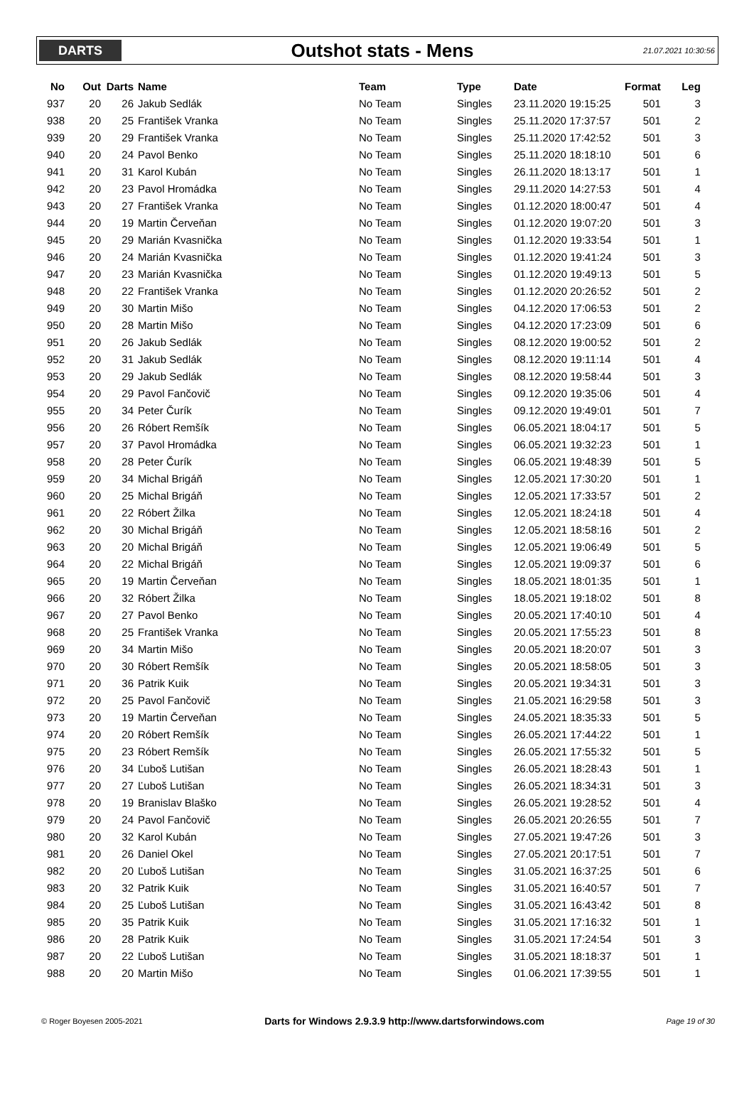DARTS
Outshot stats - Mens
21.07.2021 10:30:56
| No | Out | Darts | Name | Team | Type | Date | Format | Leg |
| --- | --- | --- | --- | --- | --- | --- | --- | --- |
| 937 | 20 | 26 | Jakub Sedlák | No Team | Singles | 23.11.2020 19:15:25 | 501 | 3 |
| 938 | 20 | 25 | František Vranka | No Team | Singles | 25.11.2020 17:37:57 | 501 | 2 |
| 939 | 20 | 29 | František Vranka | No Team | Singles | 25.11.2020 17:42:52 | 501 | 3 |
| 940 | 20 | 24 | Pavol Benko | No Team | Singles | 25.11.2020 18:18:10 | 501 | 6 |
| 941 | 20 | 31 | Karol Kubán | No Team | Singles | 26.11.2020 18:13:17 | 501 | 1 |
| 942 | 20 | 23 | Pavol Hromádka | No Team | Singles | 29.11.2020 14:27:53 | 501 | 4 |
| 943 | 20 | 27 | František Vranka | No Team | Singles | 01.12.2020 18:00:47 | 501 | 4 |
| 944 | 20 | 19 | Martin Červeňan | No Team | Singles | 01.12.2020 19:07:20 | 501 | 3 |
| 945 | 20 | 29 | Marián Kvasnička | No Team | Singles | 01.12.2020 19:33:54 | 501 | 1 |
| 946 | 20 | 24 | Marián Kvasnička | No Team | Singles | 01.12.2020 19:41:24 | 501 | 3 |
| 947 | 20 | 23 | Marián Kvasnička | No Team | Singles | 01.12.2020 19:49:13 | 501 | 5 |
| 948 | 20 | 22 | František Vranka | No Team | Singles | 01.12.2020 20:26:52 | 501 | 2 |
| 949 | 20 | 30 | Martin Mišo | No Team | Singles | 04.12.2020 17:06:53 | 501 | 2 |
| 950 | 20 | 28 | Martin Mišo | No Team | Singles | 04.12.2020 17:23:09 | 501 | 6 |
| 951 | 20 | 26 | Jakub Sedlák | No Team | Singles | 08.12.2020 19:00:52 | 501 | 2 |
| 952 | 20 | 31 | Jakub Sedlák | No Team | Singles | 08.12.2020 19:11:14 | 501 | 4 |
| 953 | 20 | 29 | Jakub Sedlák | No Team | Singles | 08.12.2020 19:58:44 | 501 | 3 |
| 954 | 20 | 29 | Pavol Fančovič | No Team | Singles | 09.12.2020 19:35:06 | 501 | 4 |
| 955 | 20 | 34 | Peter Čurík | No Team | Singles | 09.12.2020 19:49:01 | 501 | 7 |
| 956 | 20 | 26 | Róbert Remšík | No Team | Singles | 06.05.2021 18:04:17 | 501 | 5 |
| 957 | 20 | 37 | Pavol Hromádka | No Team | Singles | 06.05.2021 19:32:23 | 501 | 1 |
| 958 | 20 | 28 | Peter Čurík | No Team | Singles | 06.05.2021 19:48:39 | 501 | 5 |
| 959 | 20 | 34 | Michal Brigáň | No Team | Singles | 12.05.2021 17:30:20 | 501 | 1 |
| 960 | 20 | 25 | Michal Brigáň | No Team | Singles | 12.05.2021 17:33:57 | 501 | 2 |
| 961 | 20 | 22 | Róbert Žilka | No Team | Singles | 12.05.2021 18:24:18 | 501 | 4 |
| 962 | 20 | 30 | Michal Brigáň | No Team | Singles | 12.05.2021 18:58:16 | 501 | 2 |
| 963 | 20 | 20 | Michal Brigáň | No Team | Singles | 12.05.2021 19:06:49 | 501 | 5 |
| 964 | 20 | 22 | Michal Brigáň | No Team | Singles | 12.05.2021 19:09:37 | 501 | 6 |
| 965 | 20 | 19 | Martin Červeňan | No Team | Singles | 18.05.2021 18:01:35 | 501 | 1 |
| 966 | 20 | 32 | Róbert Žilka | No Team | Singles | 18.05.2021 19:18:02 | 501 | 8 |
| 967 | 20 | 27 | Pavol Benko | No Team | Singles | 20.05.2021 17:40:10 | 501 | 4 |
| 968 | 20 | 25 | František Vranka | No Team | Singles | 20.05.2021 17:55:23 | 501 | 8 |
| 969 | 20 | 34 | Martin Mišo | No Team | Singles | 20.05.2021 18:20:07 | 501 | 3 |
| 970 | 20 | 30 | Róbert Remšík | No Team | Singles | 20.05.2021 18:58:05 | 501 | 3 |
| 971 | 20 | 36 | Patrik Kuik | No Team | Singles | 20.05.2021 19:34:31 | 501 | 3 |
| 972 | 20 | 25 | Pavol Fančovič | No Team | Singles | 21.05.2021 16:29:58 | 501 | 3 |
| 973 | 20 | 19 | Martin Červeňan | No Team | Singles | 24.05.2021 18:35:33 | 501 | 5 |
| 974 | 20 | 20 | Róbert Remšík | No Team | Singles | 26.05.2021 17:44:22 | 501 | 1 |
| 975 | 20 | 23 | Róbert Remšík | No Team | Singles | 26.05.2021 17:55:32 | 501 | 5 |
| 976 | 20 | 34 | Ľuboš Lutišan | No Team | Singles | 26.05.2021 18:28:43 | 501 | 1 |
| 977 | 20 | 27 | Ľuboš Lutišan | No Team | Singles | 26.05.2021 18:34:31 | 501 | 3 |
| 978 | 20 | 19 | Branislav Blaško | No Team | Singles | 26.05.2021 19:28:52 | 501 | 4 |
| 979 | 20 | 24 | Pavol Fančovič | No Team | Singles | 26.05.2021 20:26:55 | 501 | 7 |
| 980 | 20 | 32 | Karol Kubán | No Team | Singles | 27.05.2021 19:47:26 | 501 | 3 |
| 981 | 20 | 26 | Daniel Okel | No Team | Singles | 27.05.2021 20:17:51 | 501 | 7 |
| 982 | 20 | 20 | Ľuboš Lutišan | No Team | Singles | 31.05.2021 16:37:25 | 501 | 6 |
| 983 | 20 | 32 | Patrik Kuik | No Team | Singles | 31.05.2021 16:40:57 | 501 | 7 |
| 984 | 20 | 25 | Ľuboš Lutišan | No Team | Singles | 31.05.2021 16:43:42 | 501 | 8 |
| 985 | 20 | 35 | Patrik Kuik | No Team | Singles | 31.05.2021 17:16:32 | 501 | 1 |
| 986 | 20 | 28 | Patrik Kuik | No Team | Singles | 31.05.2021 17:24:54 | 501 | 3 |
| 987 | 20 | 22 | Ľuboš Lutišan | No Team | Singles | 31.05.2021 18:18:37 | 501 | 1 |
| 988 | 20 | 20 | Martin Mišo | No Team | Singles | 01.06.2021 17:39:55 | 501 | 1 |
© Roger Boyesen 2005-2021 Darts for Windows 2.9.3.9 http://www.dartsforwindows.com Page 19 of 30